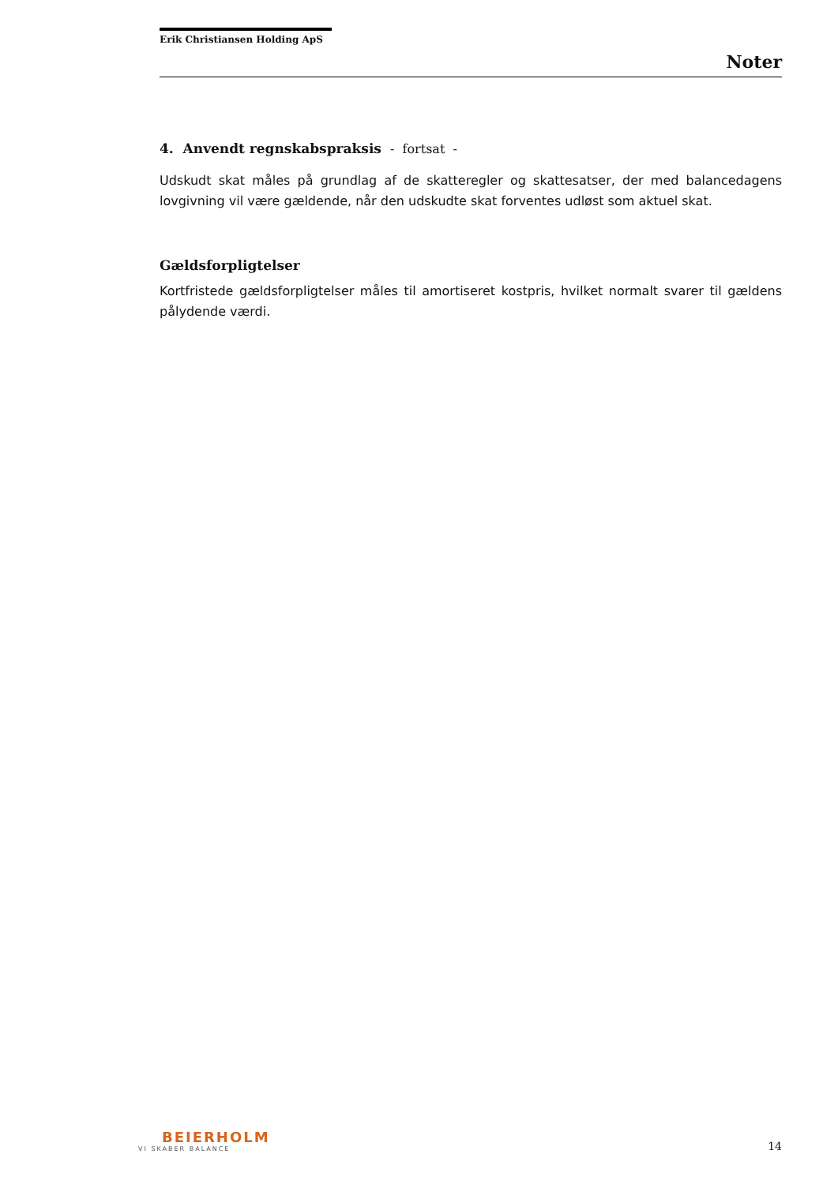Erik Christiansen Holding ApS
Noter
4. Anvendt regnskabspraksis - fortsat -
Udskudt skat måles på grundlag af de skatteregler og skattesatser, der med balancedagens lovgivning vil være gældende, når den udskudte skat forventes udløst som aktuel skat.
Gældsforpligtelser
Kortfristede gældsforpligtelser måles til amortiseret kostpris, hvilket normalt svarer til gældens pålydende værdi.
BEIERHOLM
VI SKABER BALANCE
14